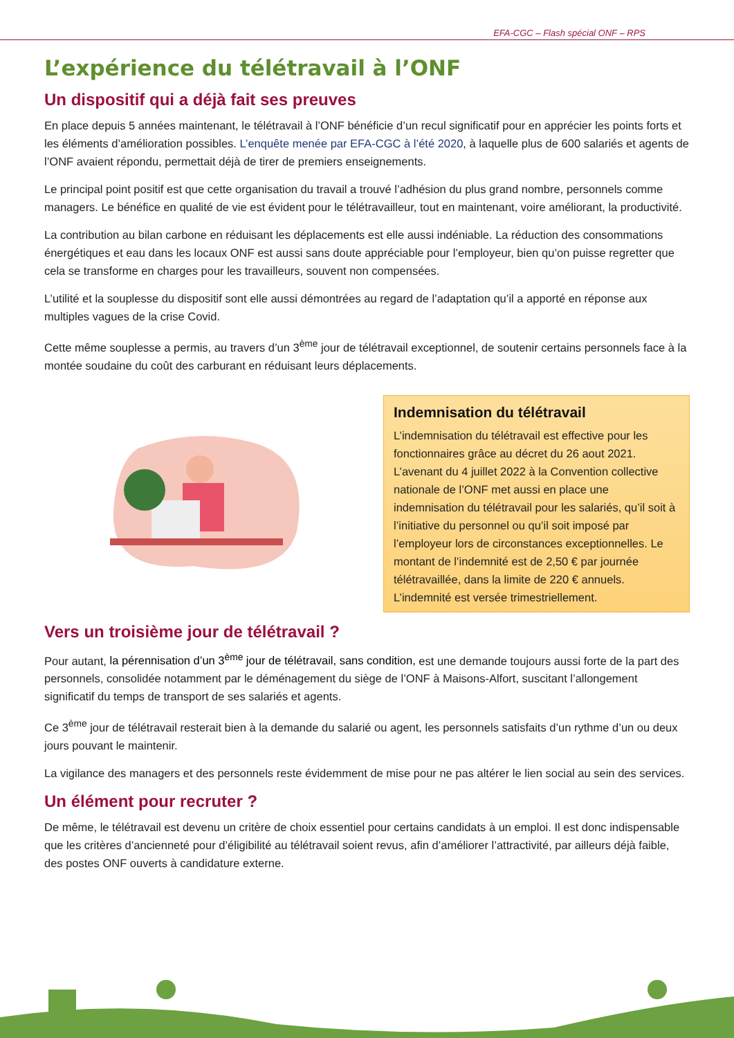EFA-CGC – Flash spécial ONF – RPS
L’expérience du télétravail à l’ONF
Un dispositif qui a déjà fait ses preuves
En place depuis 5 années maintenant, le télétravail à l’ONF bénéficie d’un recul significatif pour en apprécier les points forts et les éléments d’amélioration possibles. L’enquête menée par EFA-CGC à l’été 2020, à laquelle plus de 600 salariés et agents de l’ONF avaient répondu, permettait déjà de tirer de premiers enseignements.
Le principal point positif est que cette organisation du travail a trouvé l’adhésion du plus grand nombre, personnels comme managers. Le bénéfice en qualité de vie est évident pour le télétravailleur, tout en maintenant, voire améliorant, la productivité.
La contribution au bilan carbone en réduisant les déplacements est elle aussi indéniable. La réduction des consommations énergétiques et eau dans les locaux ONF est aussi sans doute appréciable pour l’employeur, bien qu’on puisse regretter que cela se transforme en charges pour les travailleurs, souvent non compensées.
L’utilité et la souplesse du dispositif sont elle aussi démontrées au regard de l’adaptation qu’il a apporté en réponse aux multiples vagues de la crise Covid.
Cette même souplesse a permis, au travers d’un 3<sup>ème</sup> jour de télétravail exceptionnel, de soutenir certains personnels face à la montée soudaine du coût des carburant en réduisant leurs déplacements.
Indemnisation du télétravail
L’indemnisation du télétravail est effective pour les fonctionnaires grâce au décret du 26 aout 2021. L’avenant du 4 juillet 2022 à la Convention collective nationale de l’ONF met aussi en place une indemnisation du télétravail pour les salariés, qu’il soit à l’initiative du personnel ou qu’il soit imposé par l’employeur lors de circonstances exceptionnelles. Le montant de l’indemnité est de 2,50 € par journée télétravaillée, dans la limite de 220 € annuels. L’indemnité est versée trimestriellement.
Vers un troisième jour de télétravail ?
Pour autant, la pérennisation d’un 3<sup>ème</sup> jour de télétravail, sans condition, est une demande toujours aussi forte de la part des personnels, consolidée notamment par le déménagement du siège de l’ONF à Maisons-Alfort, suscitant l’allongement significatif du temps de transport de ses salariés et agents.
Ce 3<sup>ème</sup> jour de télétravail resterait bien à la demande du salarié ou agent, les personnels satisfaits d’un rythme d’un ou deux jours pouvant le maintenir.
La vigilance des managers et des personnels reste évidemment de mise pour ne pas altérer le lien social au sein des services.
Un élément pour recruter ?
De même, le télétravail est devenu un critère de choix essentiel pour certains candidats à un emploi. Il est donc indispensable que les critères d’ancienneté pour d’éligibilité au télétravail soient revus, afin d’améliorer l’attractivité, par ailleurs déjà faible, des postes ONF ouverts à candidature externe.